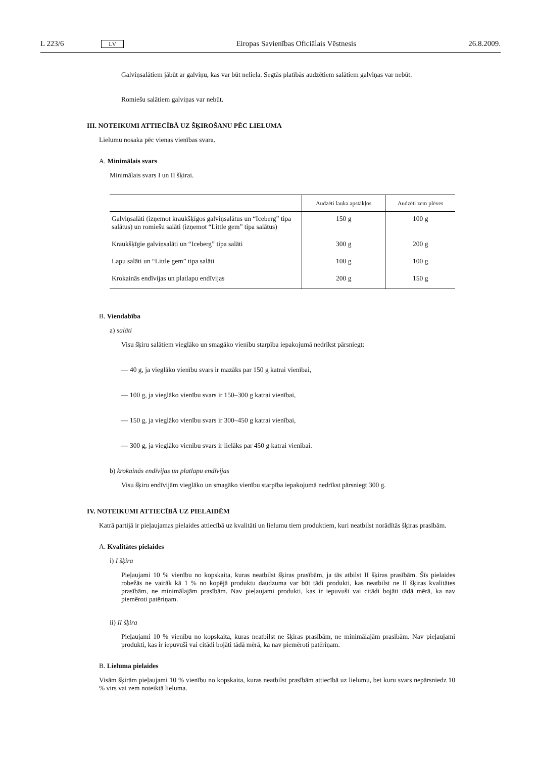L 223/6 LV Eiropas Savienības Oficiālais Vēstnesis 26.8.2009.
Galviņsalātiem jābūt ar galviņu, kas var būt neliela. Segtās platībās audzētiem salātiem galviņas var nebūt.
Romiešu salātiem galviņas var nebūt.
III. NOTEIKUMI ATTIECĪBĀ UZ ŠĶIROŠANU PĒC LIELUMA
Lielumu nosaka pēc vienas vienības svara.
A. Minimālais svars
Minimālais svars I un II šķirai.
| | Audzēti lauka apstākļos | Audzēti zem plēves |
| --- | --- | --- |
| Galviņsalāti (izņemot kraukšķīgos galviņsalātus un “Iceberg” tipa salātus) un romiešu salāti (izņemot “Little gem” tipa salātus) | 150 g | 100 g |
| Kraukšķīgie galviņsalāti un “Iceberg” tipa salāti | 300 g | 200 g |
| Lapu salāti un “Little gem” tipa salāti | 100 g | 100 g |
| Krokainās endīvijas un platlapu endīvijas | 200 g | 150 g |
B. Viendabība
a) salāti
Visu šķiru salātiem vieglāko un smagāko vienību starpība iepakojumā nedrīkst pārsniegt:
— 40 g, ja vieglāko vienību svars ir mazāks par 150 g katrai vienībai,
— 100 g, ja vieglāko vienību svars ir 150–300 g katrai vienībai,
— 150 g, ja vieglāko vienību svars ir 300–450 g katrai vienībai,
— 300 g, ja vieglāko vienību svars ir lielāks par 450 g katrai vienībai.
b) krokainās endīvijas un platlapu endīvijas
Visu šķiru endīvijām vieglāko un smagāko vienību starpība iepakojumā nedrīkst pārsniegt 300 g.
IV. NOTEIKUMI ATTIECĪBĀ UZ PIELAIDĒM
Katrā partijā ir pieļaujamas pielaides attiecībā uz kvalitāti un lielumu tiem produktiem, kuri neatbilst norādītās šķiras prasībām.
A. Kvalitātes pielaides
i) I šķira
Pieļaujami 10 % vienību no kopskaita, kuras neatbilst šķiras prasībām, ja tās atbilst II šķiras prasībām. Šīs pielaides robežās ne vairāk kā 1 % no kopējā produktu daudzuma var būt tādi produkti, kas neatbilst ne II šķiras kvalitātes prasībām, ne minimālajām prasībām. Nav pieļaujami produkti, kas ir iepuvuši vai citādi bojāti tādā mērā, ka nav piemēroti patēriņam.
ii) II šķira
Pieļaujami 10 % vienību no kopskaita, kuras neatbilst ne šķiras prasībām, ne minimālajām prasībām. Nav pieļaujami produkti, kas ir iepuvuši vai citādi bojāti tādā mērā, ka nav piemēroti patēriņam.
B. Lieluma pielaides
Visām šķirām pieļaujami 10 % vienību no kopskaita, kuras neatbilst prasībām attiecībā uz lielumu, bet kuru svars nepārsniedz 10 % virs vai zem noteiktā lieluma.